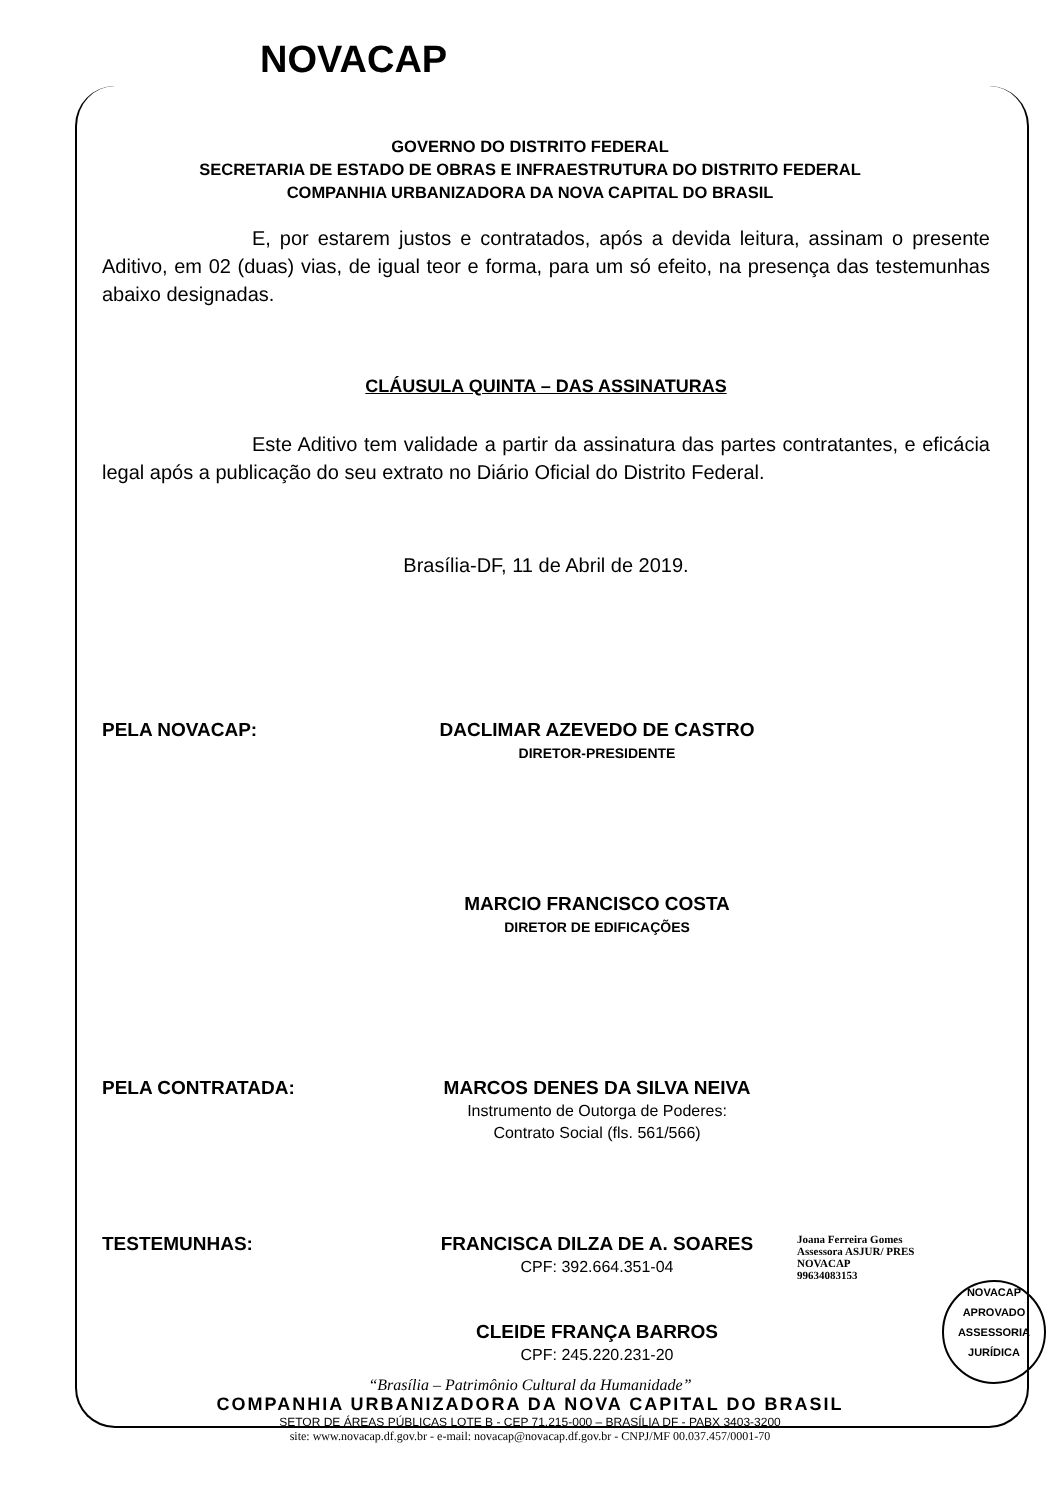NOVACAP
GOVERNO DO DISTRITO FEDERAL
SECRETARIA DE ESTADO DE OBRAS E INFRAESTRUTURA DO DISTRITO FEDERAL
COMPANHIA URBANIZADORA DA NOVA CAPITAL DO BRASIL
E, por estarem justos e contratados, após a devida leitura, assinam o presente Aditivo, em 02 (duas) vias, de igual teor e forma, para um só efeito, na presença das testemunhas abaixo designadas.
CLÁUSULA QUINTA – DAS ASSINATURAS
Este Aditivo tem validade a partir da assinatura das partes contratantes, e eficácia legal após a publicação do seu extrato no Diário Oficial do Distrito Federal.
Brasília-DF, 11 de Abril de 2019.
PELA NOVACAP: DACLIMAR AZEVEDO DE CASTRO
DIRETOR-PRESIDENTE
MARCIO FRANCISCO COSTA
DIRETOR DE EDIFICAÇÕES
PELA CONTRATADA: MARCOS DENES DA SILVA NEIVA
Instrumento de Outorga de Poderes:
Contrato Social (fls. 561/566)
TESTEMUNHAS: FRANCISCA DILZA DE A. SOARES
CPF: 392.664.351-04
Joana Ferreira Gomes
Assessora ASJUR/ PRES
NOVACAP
99634083153
CLEIDE FRANÇA BARROS
CPF: 245.220.231-20
NOVACAP
APROVADO
ASSESSORIA JURÍDICA
“Brasília – Patrimônio Cultural da Humanidade”
COMPANHIA URBANIZADORA DA NOVA CAPITAL DO BRASIL
SETOR DE ÁREAS PÚBLICAS LOTE B - CEP 71.215-000 – BRASÍLIA DF - PABX 3403-3200
site: www.novacap.df.gov.br - e-mail: novacap@novacap.df.gov.br - CNPJ/MF 00.037.457/0001-70